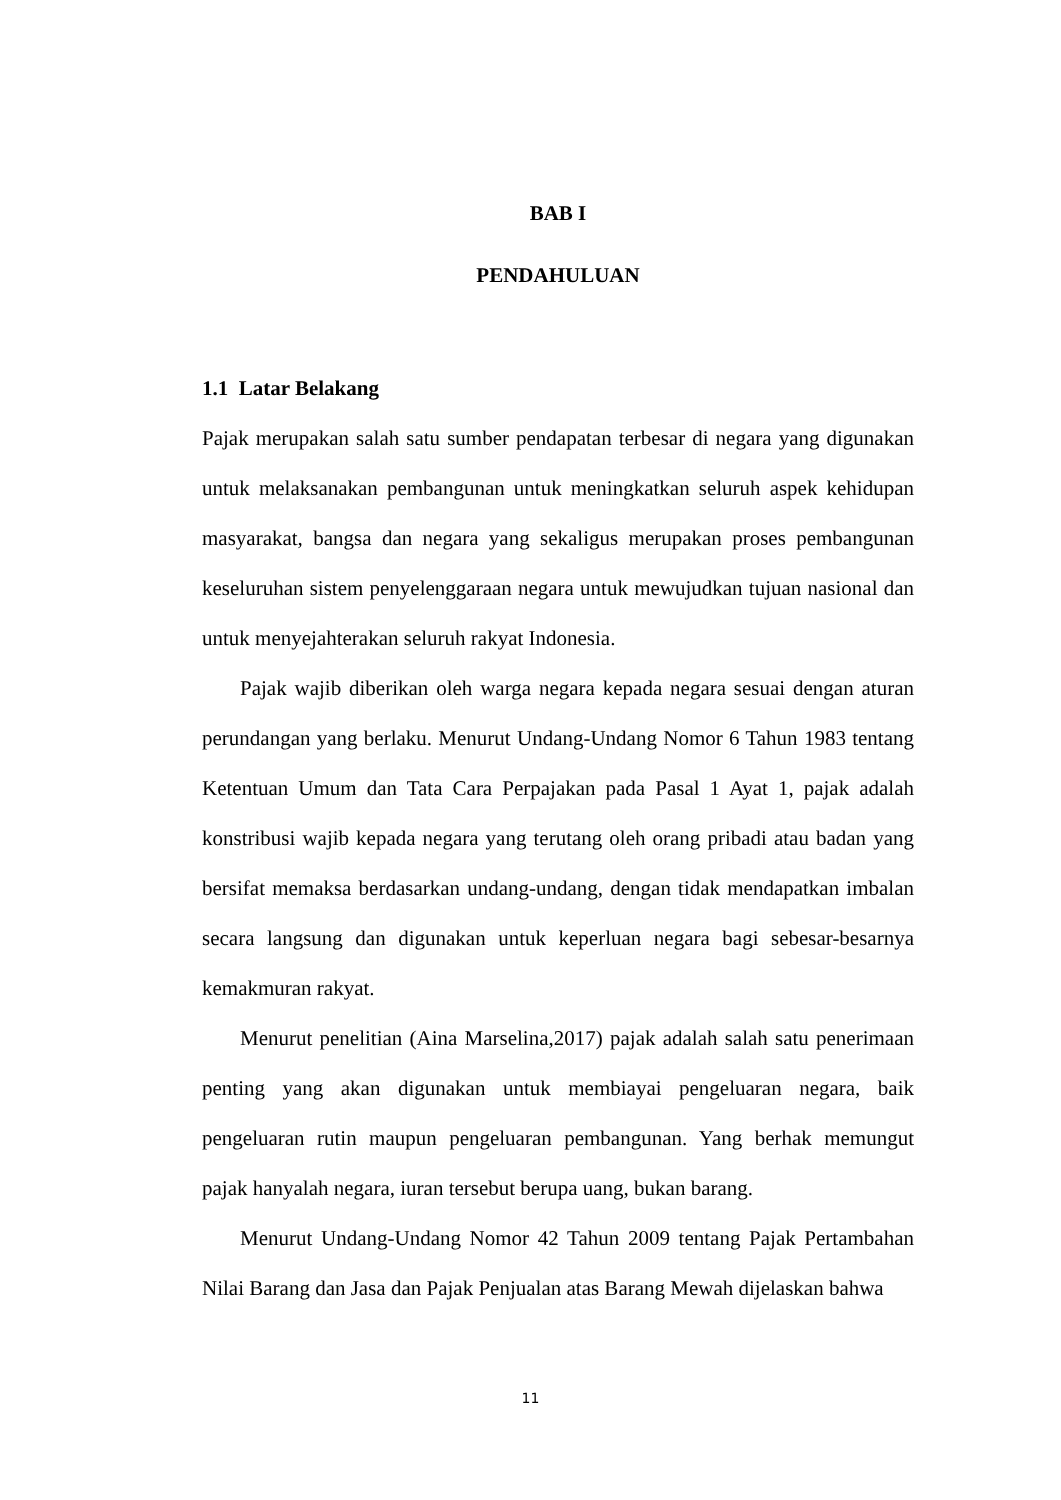BAB I
PENDAHULUAN
1.1 Latar Belakang
Pajak merupakan salah satu sumber pendapatan terbesar di negara yang digunakan untuk melaksanakan pembangunan untuk meningkatkan seluruh aspek kehidupan masyarakat, bangsa dan negara yang sekaligus merupakan proses pembangunan keseluruhan sistem penyelenggaraan negara untuk mewujudkan tujuan nasional dan untuk menyejahterakan seluruh rakyat Indonesia.
Pajak wajib diberikan oleh warga negara kepada negara sesuai dengan aturan perundangan yang berlaku. Menurut Undang-Undang Nomor 6 Tahun 1983 tentang Ketentuan Umum dan Tata Cara Perpajakan pada Pasal 1 Ayat 1, pajak adalah konstribusi wajib kepada negara yang terutang oleh orang pribadi atau badan yang bersifat memaksa berdasarkan undang-undang, dengan tidak mendapatkan imbalan secara langsung dan digunakan untuk keperluan negara bagi sebesar-besarnya kemakmuran rakyat.
Menurut penelitian (Aina Marselina,2017) pajak adalah salah satu penerimaan penting yang akan digunakan untuk membiayai pengeluaran negara, baik pengeluaran rutin maupun pengeluaran pembangunan. Yang berhak memungut pajak hanyalah negara, iuran tersebut berupa uang, bukan barang.
Menurut Undang-Undang Nomor 42 Tahun 2009 tentang Pajak Pertambahan Nilai Barang dan Jasa dan Pajak Penjualan atas Barang Mewah dijelaskan bahwa
11